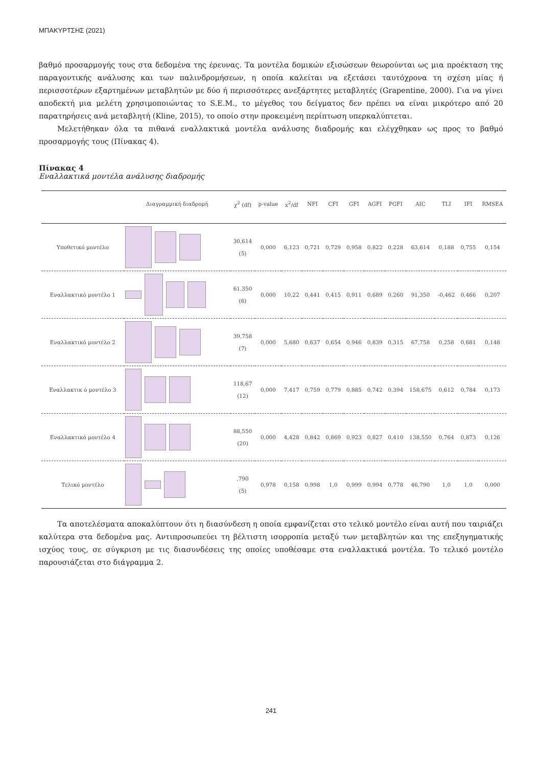ΜΠΑΚΥΡΤΣΗΣ (2021)
βαθμό προσαρμογής τους στα δεδομένα της έρευνας. Τα μοντέλα δομικών εξισώσεων θεωρούνται ως μια προέκταση της παραγοντικής ανάλυσης και των παλινδρομήσεων, η οποία καλείται να εξετάσει ταυτόχρονα τη σχέση μίας ή περισσοτέρων εξαρτημένων μεταβλητών με δύο ή περισσότερες ανεξάρτητες μεταβλητές (Grapentine, 2000). Για να γίνει αποδεκτή μια μελέτη χρησιμοποιώντας το S.E.M., το μέγεθος του δείγματος δεν πρέπει να είναι μικρότερο από 20 παρατηρήσεις ανά μεταβλητή (Kline, 2015), το οποίο στην προκειμένη περίπτωση υπερκαλύπτεται.
Μελετήθηκαν όλα τα πιθανά εναλλακτικά μοντέλα ανάλυσης διαδρομής και ελέγχθηκαν ως προς το βαθμό προσαρμογής τους (Πίνακας 4).
Πίνακας 4
Εναλλακτικά μοντέλα ανάλυσης διαδρομής
| | Διαγραμμική διαδρομή | χ<sup>2</sup> (df) | p-value | x<sup>2</sup>/df | NFI | CFI | GFI | AGFI | PGFI | AIC | TLI | IFI | RMSEA |
| --- | --- | --- | --- | --- | --- | --- | --- | --- | --- | --- | --- | --- | --- |
| Υποθετικό μοντέλο | | 30,614 (5) | 0,000 | 6,123 | 0,721 | 0,729 | 0,958 | 0,822 | 0,228 | 63,614 | 0,188 | 0,755 | 0,154 |
| Εναλλακτικό μοντέλο 1 | | 61.350 (6) | 0,000 | 10,22 | 0,441 | 0,415 | 0,911 | 0,689 | 0,260 | 91,350 | -0,462 | 0,466 | 0,207 |
| Εναλλακτικό μοντέλο 2 | | 39,758 (7) | 0,000 | 5,680 | 0,637 | 0,654 | 0,946 | 0,839 | 0,315 | 67,758 | 0,258 | 0,681 | 0,148 |
| Εναλλακτικ ό μοντέλο 3 | | 118,67 (12) | 0,000 | 7,417 | 0,759 | 0,779 | 0,885 | 0,742 | 0,394 | 158,675 | 0,612 | 0,784 | 0,173 |
| Εναλλακτικό μοντέλο 4 | | 88,550 (20) | 0,000 | 4,428 | 0,842 | 0,869 | 0,923 | 0,827 | 0,410 | 138,550 | 0,764 | 0,873 | 0,126 |
| Τελικό μοντέλο | | ,790 (5) | 0,978 | 0,158 | 0,998 | 1,0 | 0,999 | 0,994 | 0,778 | 46,790 | 1,0 | 1,0 | 0,000 |
Τα αποτελέσματα αποκαλύπτουν ότι η διασύνδεση η οποία εμφανίζεται στο τελικό μοντέλο είναι αυτή που ταιριάζει καλύτερα στα δεδομένα μας. Αντιπροσωπεύει τη βέλτιστη ισορροπία μεταξύ των μεταβλητών και της επεξηγηματικής ισχύος τους, σε σύγκριση με τις διασυνδέσεις της οποίες υποθέσαμε στα εναλλακτικά μοντέλα. Το τελικό μοντέλο παρουσιάζεται στο διάγραμμα 2.
241